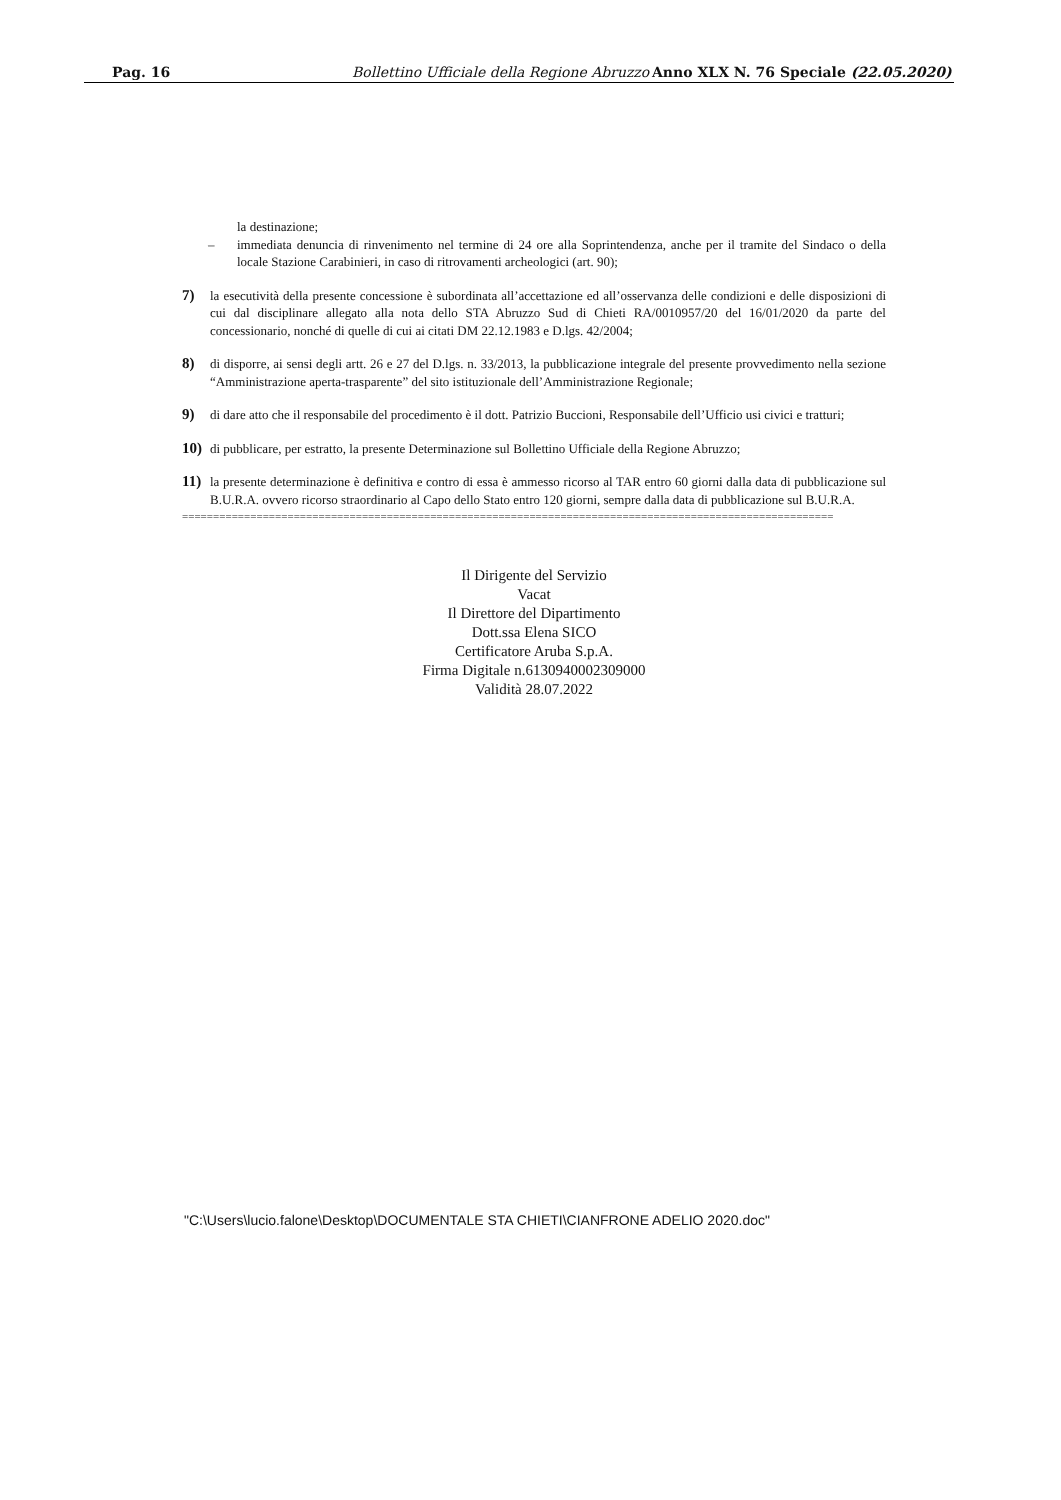Pag. 16 Bollettino Ufficiale della Regione Abruzzo Anno XLX N. 76 Speciale (22.05.2020)
la destinazione;
– immediata denuncia di rinvenimento nel termine di 24 ore alla Soprintendenza, anche per il tramite del Sindaco o della locale Stazione Carabinieri, in caso di ritrovamenti archeologici (art. 90);
7) la esecutività della presente concessione è subordinata all’accettazione ed all’osservanza delle condizioni e delle disposizioni di cui dal disciplinare allegato alla nota dello STA Abruzzo Sud di Chieti RA/0010957/20 del 16/01/2020 da parte del concessionario, nonché di quelle di cui ai citati DM 22.12.1983 e D.lgs. 42/2004;
8) di disporre, ai sensi degli artt. 26 e 27 del D.lgs. n. 33/2013, la pubblicazione integrale del presente provvedimento nella sezione “Amministrazione aperta-trasparente” del sito istituzionale dell’Amministrazione Regionale;
9) di dare atto che il responsabile del procedimento è il dott. Patrizio Buccioni, Responsabile dell’Ufficio usi civici e tratturi;
10) di pubblicare, per estratto, la presente Determinazione sul Bollettino Ufficiale della Regione Abruzzo;
11) la presente determinazione è definitiva e contro di essa è ammesso ricorso al TAR entro 60 giorni dalla data di pubblicazione sul B.U.R.A. ovvero ricorso straordinario al Capo dello Stato entro 120 giorni, sempre dalla data di pubblicazione sul B.U.R.A.
=========================================================================================================
Il Dirigente del Servizio
Vacat
Il Direttore del Dipartimento
Dott.ssa Elena SICO
Certificatore Aruba S.p.A.
Firma Digitale n.6130940002309000
Validità 28.07.2022
"C:\Users\lucio.falone\Desktop\DOCUMENTALE STA CHIETI\CIANFRONE ADELIO 2020.doc"